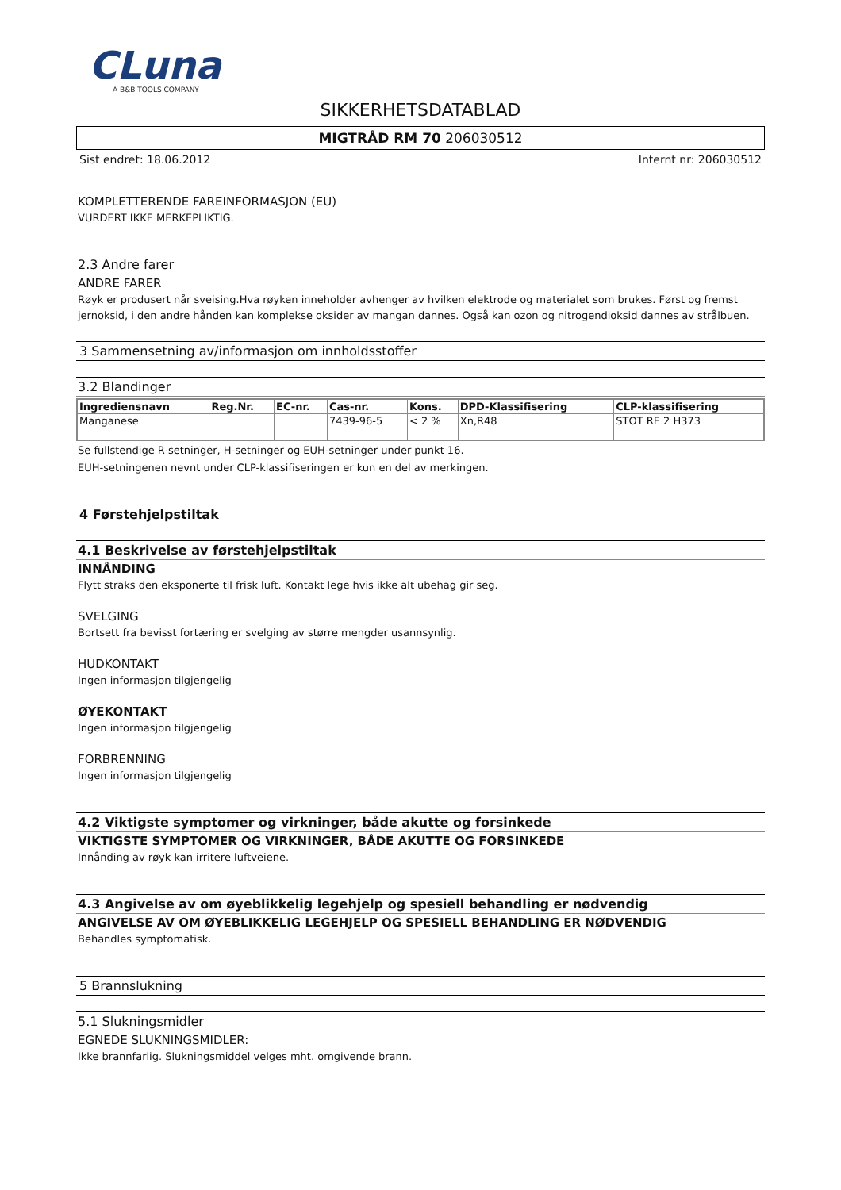CLuna
A B&B TOOLS COMPANY
SIKKERHETSDATABLAD
MIGTRÅD RM 70 206030512
Sist endret: 18.06.2012 Internt nr: 206030512
KOMPLETTERENDE FAREINFORMASJON (EU)
VURDERT IKKE MERKEPLIKTIG.
2.3 Andre farer
ANDRE FARER
Røyk er produsert når sveising.Hva røyken inneholder avhenger av hvilken elektrode og materialet som brukes. Først og fremst jernoksid, i den andre hånden kan komplekse oksider av mangan dannes. Også kan ozon og nitrogendioksid dannes av strålbuen.
3 Sammensetning av/informasjon om innholdsstoffer
3.2 Blandinger
| Ingrediensnavn | Reg.Nr. | EC-nr. | Cas-nr. | Kons. | DPD-Klassifisering | CLP-klassifisering |
| --- | --- | --- | --- | --- | --- | --- |
| Manganese | | | 7439-96-5 | < 2 % | Xn,R48 | STOT RE 2 H373 |
Se fullstendige R-setninger, H-setninger og EUH-setninger under punkt 16.
EUH-setningenen nevnt under CLP-klassifiseringen er kun en del av merkingen.
4 Førstehjelpstiltak
4.1 Beskrivelse av førstehjelpstiltak
INNÅNDING
Flytt straks den eksponerte til frisk luft. Kontakt lege hvis ikke alt ubehag gir seg.
SVELGING
Bortsett fra bevisst fortæring er svelging av større mengder usannsynlig.
HUDKONTAKT
Ingen informasjon tilgjengelig
ØYEKONTAKT
Ingen informasjon tilgjengelig
FORBRENNING
Ingen informasjon tilgjengelig
4.2 Viktigste symptomer og virkninger, både akutte og forsinkede
VIKTIGSTE SYMPTOMER OG VIRKNINGER, BÅDE AKUTTE OG FORSINKEDE
Innånding av røyk kan irritere luftveiene.
4.3 Angivelse av om øyeblikkelig legehjelp og spesiell behandling er nødvendig
ANGIVELSE AV OM ØYEBLIKKELIG LEGEHJELP OG SPESIELL BEHANDLING ER NØDVENDIG
Behandles symptomatisk.
5 Brannslukning
5.1 Slukningsmidler
EGNEDE SLUKNINGSMIDLER:
Ikke brannfarlig. Slukningsmiddel velges mht. omgivende brann.